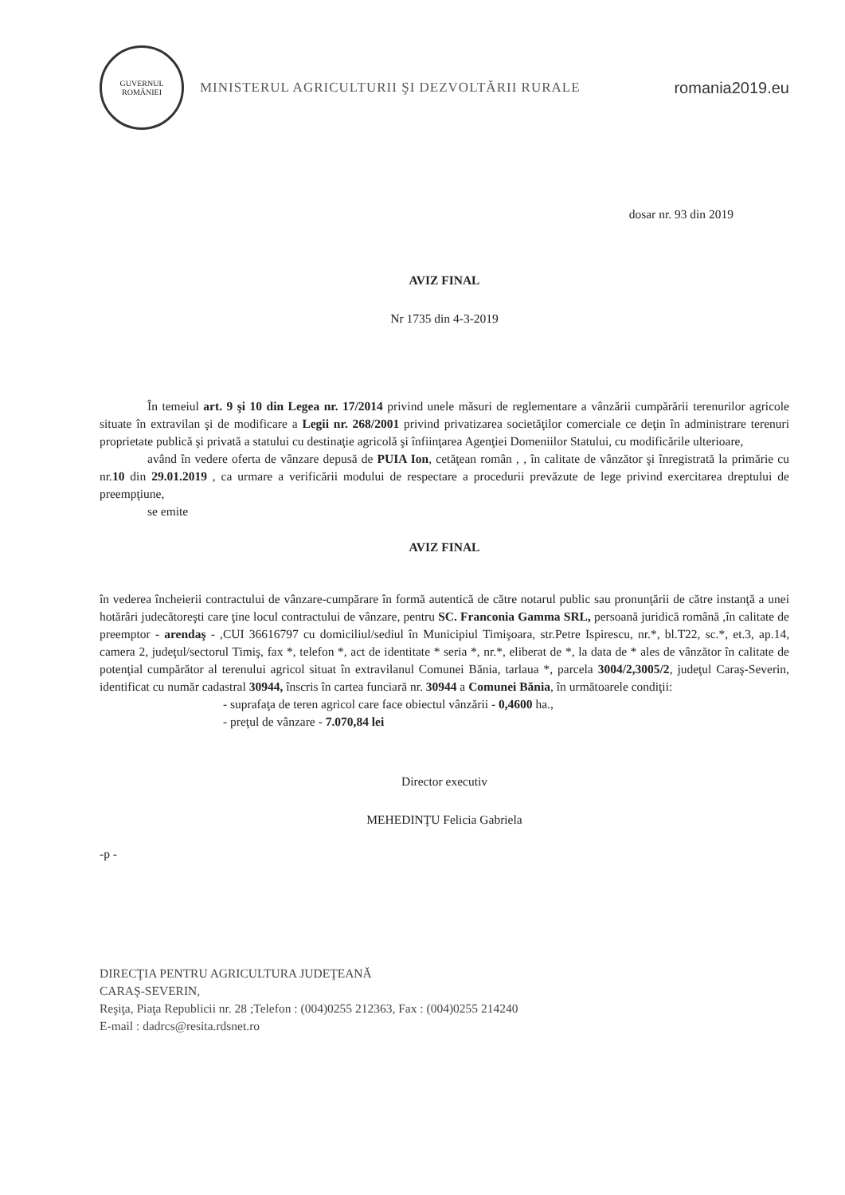GUVERNUL ROMÂNIEI
MINISTERUL AGRICULTURII ŞI DEZVOLTĂRII RURALE
romania2019.eu
dosar nr. 93 din 2019
AVIZ FINAL
Nr 1735 din 4-3-2019
În temeiul art. 9 şi 10 din Legea nr. 17/2014 privind unele măsuri de reglementare a vânzării cumpărării terenurilor agricole situate în extravilan şi de modificare a Legii nr. 268/2001 privind privatizarea societăţilor comerciale ce deţin în administrare terenuri proprietate publică şi privată a statului cu destinaţie agricolă şi înfiinţarea Agenţiei Domeniilor Statului, cu modificările ulterioare,
având în vedere oferta de vânzare depusă de PUIA Ion, cetăţean român , , în calitate de vânzător şi înregistrată la primărie cu nr.10 din 29.01.2019 , ca urmare a verificării modului de respectare a procedurii prevăzute de lege privind exercitarea dreptului de preempţiune,
se emite
AVIZ FINAL
în vederea încheierii contractului de vânzare-cumpărare în formă autentică de către notarul public sau pronunţării de către instanţă a unei hotărâri judecătoreşti care ţine locul contractului de vânzare, pentru SC. Franconia Gamma SRL, persoană juridică română ,în calitate de preemptor - arendaş - ,CUI 36616797 cu domiciliul/sediul în Municipiul Timişoara, str.Petre Ispirescu, nr.*, bl.T22, sc.*, et.3, ap.14, camera 2, judeţul/sectorul Timiş, fax *, telefon *, act de identitate * seria *, nr.*, eliberat de *, la data de * ales de vânzător în calitate de potenţial cumpărător al terenului agricol situat în extravilanul Comunei Bănia, tarlaua *, parcela 3004/2,3005/2, judeţul Caraş-Severin, identificat cu număr cadastral 30944, înscris în cartea funciară nr. 30944 a Comunei Bănia, în următoarele condiţii:
- suprafaţa de teren agricol care face obiectul vânzării - 0,4600 ha.,
- preţul de vânzare - 7.070,84 lei
Director executiv
MEHEDINŢU Felicia Gabriela
-p -
DIRECŢIA PENTRU AGRICULTURA JUDEŢEANĂ
CARAŞ-SEVERIN,
Reşiţa, Piaţa Republicii nr. 28 ;Telefon : (004)0255 212363, Fax : (004)0255 214240
E-mail : dadrcs@resita.rdsnet.ro